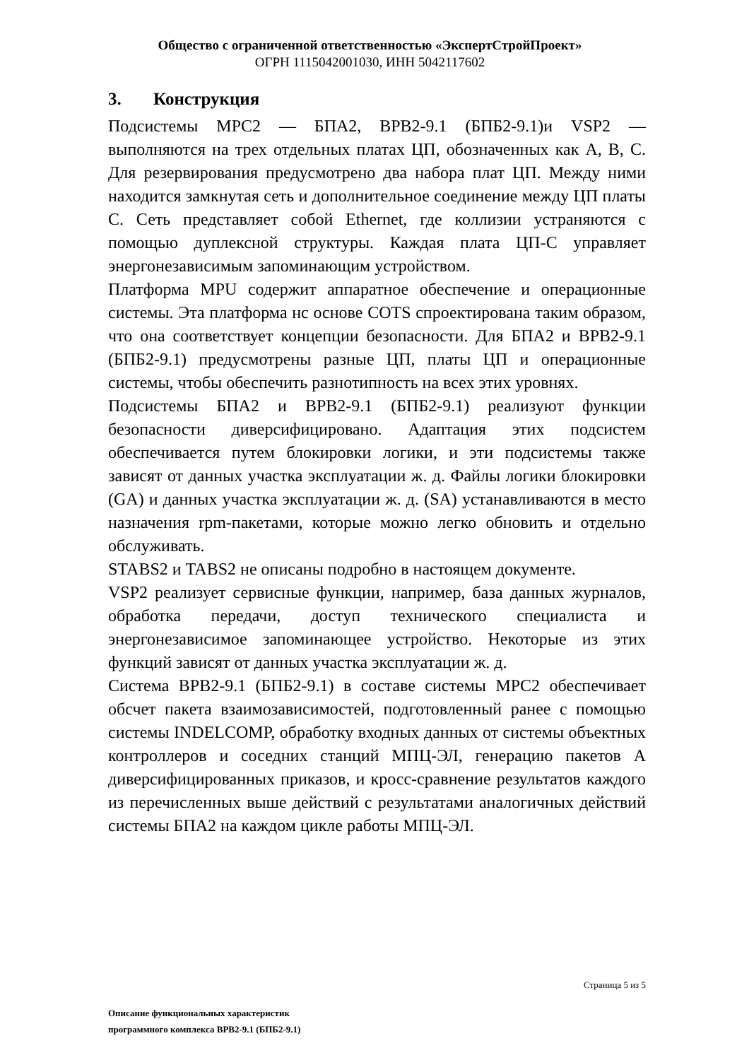Общество с ограниченной ответственностью «ЭкспертСтройПроект»
ОГРН 1115042001030, ИНН 5042117602
3. Конструкция
Подсистемы MPC2 — БПА2, BPB2-9.1 (БПБ2-9.1)и VSP2 — выполняются на трех отдельных платах ЦП, обозначенных как A, B, C. Для резервирования предусмотрено два набора плат ЦП. Между ними находится замкнутая сеть и дополнительное соединение между ЦП платы C. Сеть представляет собой Ethernet, где коллизии устраняются с помощью дуплексной структуры. Каждая плата ЦП-C управляет энергонезависимым запоминающим устройством.
Платформа MPU содержит аппаратное обеспечение и операционные системы. Эта платформа нс основе COTS спроектирована таким образом, что она соответствует концепции безопасности. Для БПА2 и BPB2-9.1 (БПБ2-9.1) предусмотрены разные ЦП, платы ЦП и операционные системы, чтобы обеспечить разнотипность на всех этих уровнях.
Подсистемы БПА2 и BPB2-9.1 (БПБ2-9.1) реализуют функции безопасности диверсифицировано. Адаптация этих подсистем обеспечивается путем блокировки логики, и эти подсистемы также зависят от данных участка эксплуатации ж. д. Файлы логики блокировки (GA) и данных участка эксплуатации ж. д. (SA) устанавливаются в место назначения rpm-пакетами, которые можно легко обновить и отдельно обслуживать.
STABS2 и TABS2 не описаны подробно в настоящем документе.
VSP2 реализует сервисные функции, например, база данных журналов, обработка передачи, доступ технического специалиста и энергонезависимое запоминающее устройство. Некоторые из этих функций зависят от данных участка эксплуатации ж. д.
Система BPB2-9.1 (БПБ2-9.1) в составе системы MPC2 обеспечивает обсчет пакета взаимозависимостей, подготовленный ранее с помощью системы INDELCOMP, обработку входных данных от системы объектных контроллеров и соседних станций МПЦ-ЭЛ, генерацию пакетов A диверсифицированных приказов, и кросс-сравнение результатов каждого из перечисленных выше действий с результатами аналогичных действий системы БПА2 на каждом цикле работы МПЦ-ЭЛ.
Страница 5 из 5
Описание функциональных характеристик
программного комплекса BPB2-9.1 (БПБ2-9.1)